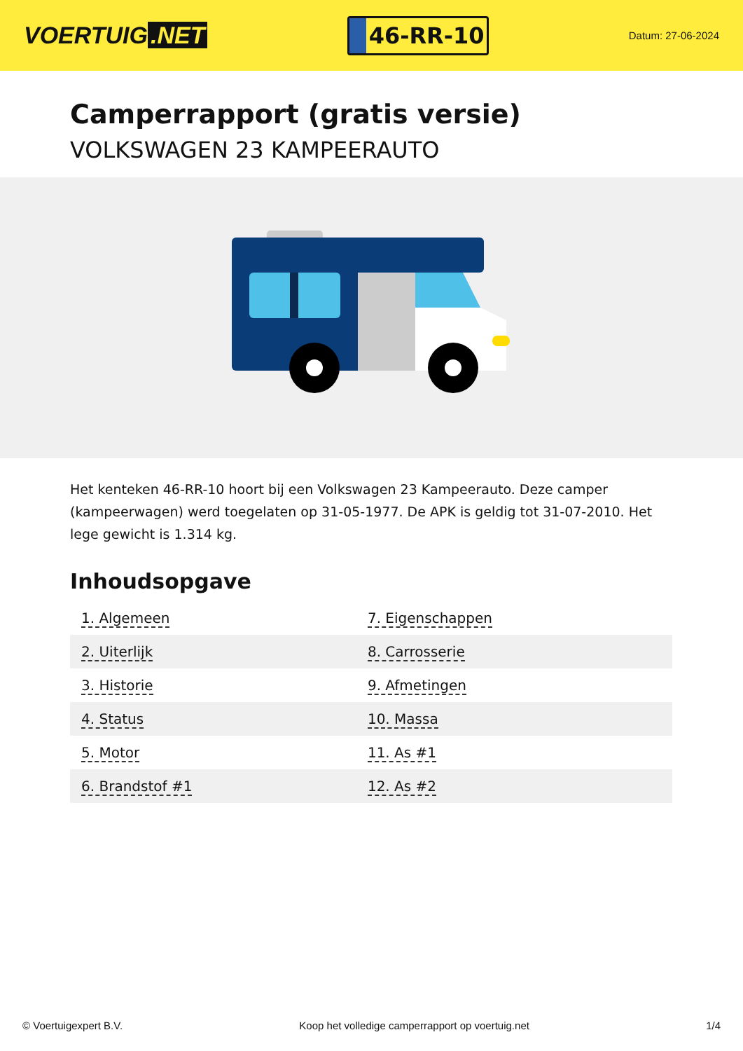VOERTUIG.NET
46-RR-10
Datum: 27-06-2024
Camperrapport (gratis versie)
VOLKSWAGEN 23 KAMPEERAUTO
Het kenteken 46-RR-10 hoort bij een Volkswagen 23 Kampeerauto. Deze camper (kampeerwagen) werd toegelaten op 31-05-1977. De APK is geldig tot 31-07-2010. Het lege gewicht is 1.314 kg.
Inhoudsopgave
| 1. Algemeen | 7. Eigenschappen |
| 2. Uiterlijk | 8. Carrosserie |
| 3. Historie | 9. Afmetingen |
| 4. Status | 10. Massa |
| 5. Motor | 11. As #1 |
| 6. Brandstof #1 | 12. As #2 |
© Voertuigexpert B.V. Koop het volledige camperrapport op voertuig.net 1/4